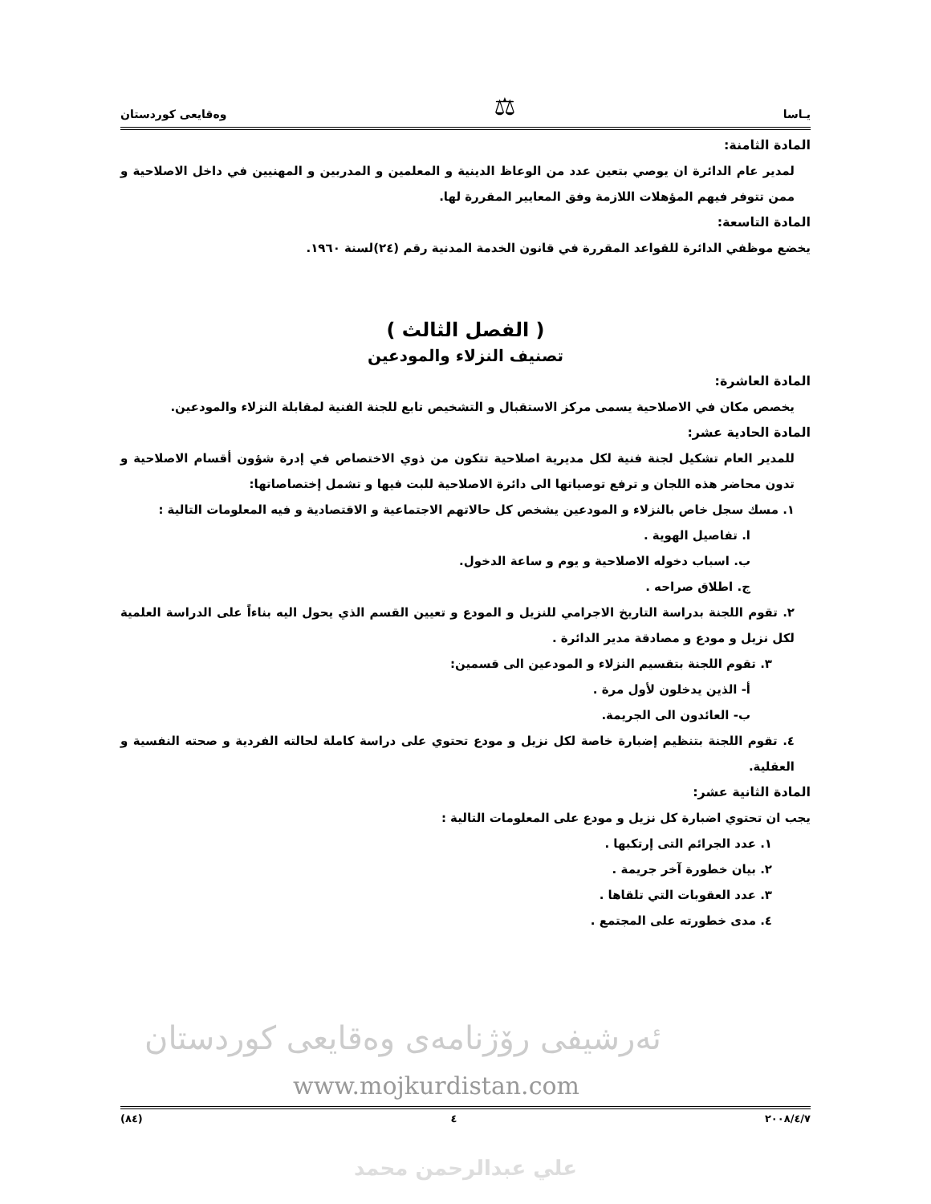يـاسا ⚖ وەقايعى كوردستان
المادة الثامنة:
لمدير عام الدائرة ان يوصي بتعين عدد من الوعاظ الدينية و المعلمين و المدربين و المهنيين في داخل الاصلاحية و ممن تتوفر فيهم المؤهلات اللازمة وفق المعايير المقررة لها.
المادة التاسعة:
يخضع موظفي الدائرة للقواعد المقررة في قانون الخدمة المدنية رقم (٢٤)لسنة ١٩٦٠.
( الفصل الثالث )
تصنيف النزلاء والمودعين
المادة العاشرة:
يخصص مكان في الاصلاحية يسمى مركز الاستقبال و التشخيص تابع للجنة الفنية لمقابلة النزلاء والمودعين.
المادة الحادية عشر:
للمدير العام تشكيل لجنة فنية لكل مديرية اصلاحية تتكون من ذوي الاختصاص في إدرة شؤون أقسام الاصلاحية و تدون محاضر هذه اللجان و ترفع توصياتها الى دائرة الاصلاحية للبت فيها و تشمل إختصاصاتها:
١. مسك سجل خاص بالنزلاء و المودعين يشخص كل حالاتهم الاجتماعية و الاقتصادية و فيه المعلومات التالية :
ا. تفاصيل الهوية .
ب. اسباب دخوله الاصلاحية و يوم و ساعة الدخول.
ج. اطلاق صراحه .
٢. تقوم اللجنة بدراسة التاريخ الاجرامي للنزيل و المودع و تعيين القسم الذي يحول اليه بناءاً على الدراسة العلمية لكل نزيل و مودع و مصادقة مدير الدائرة .
٣. تقوم اللجنة بتقسيم النزلاء و المودعين الى قسمين:
أ- الذين يدخلون لأول مرة .
ب- العائدون الى الجريمة.
٤. تقوم اللجنة بتنظيم إضبارة خاصة لكل نزيل و مودع تحتوي على دراسة كاملة لحالته الفردية و صحته النفسية و العقلية.
المادة الثانية عشر:
يجب ان تحتوي اضبارة كل نزيل و مودع على المعلومات التالية :
١. عدد الجرائم التى إرتكبها .
٢. بيان خطورة آخر جريمة .
٣. عدد العقوبات التي تلقاها .
٤. مدى خطورته على المجتمع .
ئەرشیفی رۆژنامەی وەقایعی کوردستان
www.mojkurdistan.com
٢٠٠٨/٤/٧ ٤ (٨٤)
علي عبدالرحمن محمد